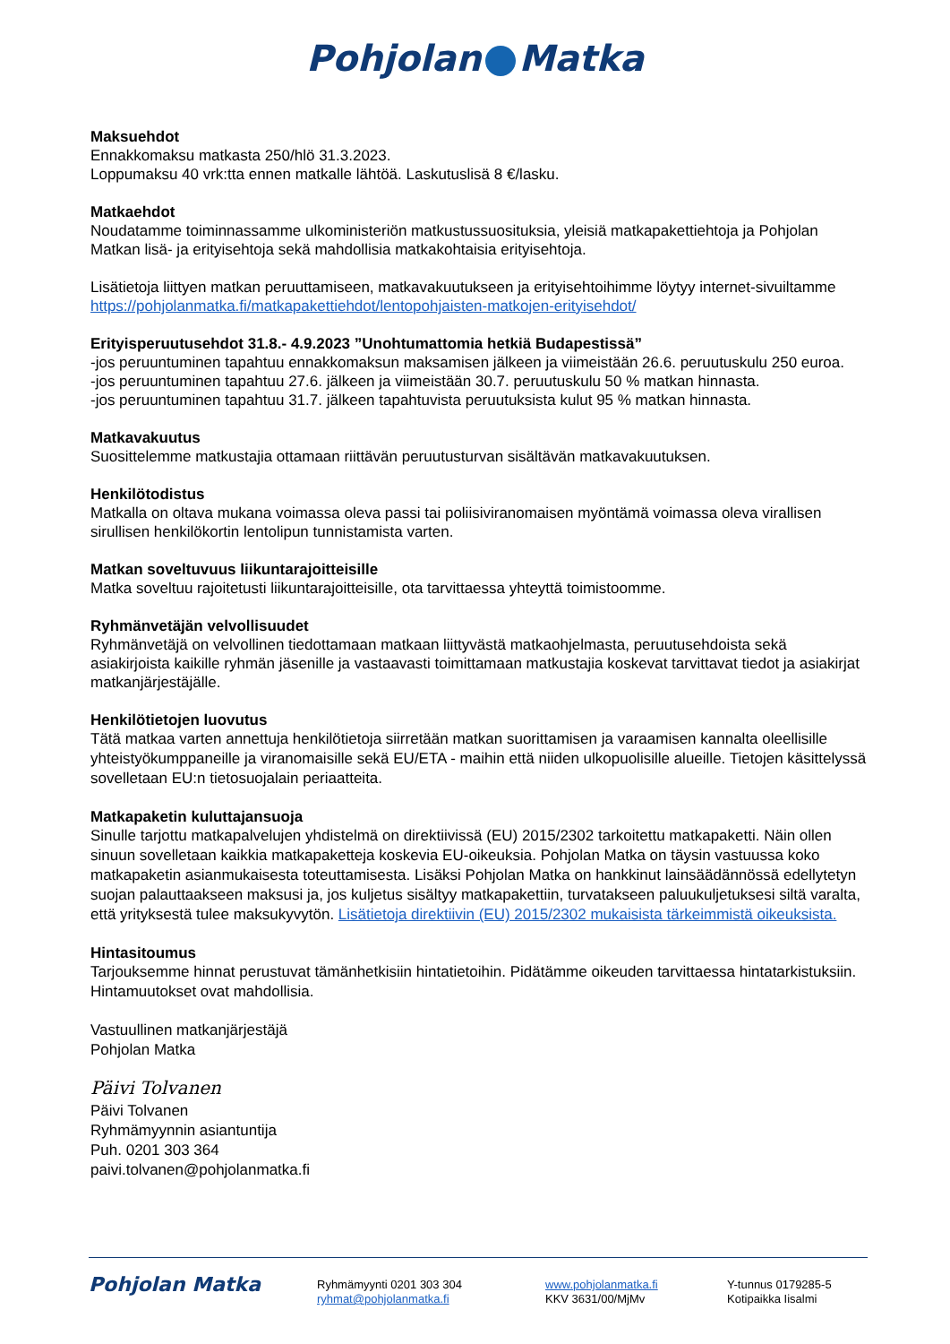Pohjolan Matka
Maksuehdot
Ennakkomaksu matkasta 250/hlö 31.3.2023.
Loppumaksu 40 vrk:tta ennen matkalle lähtöä. Laskutuslisä 8 €/lasku.
Matkaehdot
Noudatamme toiminnassamme ulkoministeriön matkustussuosituksia, yleisiä matkapakettiehtoja ja Pohjolan Matkan lisä- ja erityisehtoja sekä mahdollisia matkakohtaisia erityisehtoja.
Lisätietoja liittyen matkan peruuttamiseen, matkavakuutukseen ja erityisehtoihimme löytyy internet-sivuiltamme https://pohjolanmatka.fi/matkapakettiehdot/lentopohjaisten-matkojen-erityisehdot/
Erityisperuutusehdot 31.8.- 4.9.2023 ”Unohtumattomia hetkiä Budapestissä”
-jos peruuntuminen tapahtuu ennakkomaksun maksamisen jälkeen ja viimeistään 26.6. peruutuskulu 250 euroa.
-jos peruuntuminen tapahtuu 27.6. jälkeen ja viimeistään 30.7. peruutuskulu 50 % matkan hinnasta.
-jos peruuntuminen tapahtuu 31.7. jälkeen tapahtuvista peruutuksista kulut 95 % matkan hinnasta.
Matkavakuutus
Suosittelemme matkustajia ottamaan riittävän peruutusturvan sisältävän matkavakuutuksen.
Henkilötodistus
Matkalla on oltava mukana voimassa oleva passi tai poliisiviranomaisen myöntämä voimassa oleva virallisen sirullisen henkilökortin lentolipun tunnistamista varten.
Matkan soveltuvuus liikuntarajoitteisille
Matka soveltuu rajoitetusti liikuntarajoitteisille, ota tarvittaessa yhteyttä toimistoomme.
Ryhmänvetäjän velvollisuudet
Ryhmänvetäjä on velvollinen tiedottamaan matkaan liittyvästä matkaohjelmasta, peruutusehdoista sekä asiakirjoista kaikille ryhmän jäsenille ja vastaavasti toimittamaan matkustajia koskevat tarvittavat tiedot ja asiakirjat matkanjärjestäjälle.
Henkilötietojen luovutus
Tätä matkaa varten annettuja henkilötietoja siirretään matkan suorittamisen ja varaamisen kannalta oleellisille yhteistyökumppaneille ja viranomaisille sekä EU/ETA - maihin että niiden ulkopuolisille alueille. Tietojen käsittelyssä sovelletaan EU:n tietosuojalain periaatteita.
Matkapaketin kuluttajansuoja
Sinulle tarjottu matkapalvelujen yhdistelmä on direktiivissä (EU) 2015/2302 tarkoitettu matkapaketti. Näin ollen sinuun sovelletaan kaikkia matkapaketteja koskevia EU-oikeuksia. Pohjolan Matka on täysin vastuussa koko matkapaketin asianmukaisesta toteuttamisesta. Lisäksi Pohjolan Matka on hankkinut lainsäädännössä edellytetyn suojan palauttaakseen maksusi ja, jos kuljetus sisältyy matkapakettiin, turvatakseen paluukuljetuksesi siltä varalta, että yrityksestä tulee maksukyvytön. Lisätietoja direktiivin (EU) 2015/2302 mukaisista tärkeimmistä oikeuksista.
Hintasitoumus
Tarjouksemme hinnat perustuvat tämänhetkisiin hintatietoihin. Pidätämme oikeuden tarvittaessa hintatarkistuksiin. Hintamuutokset ovat mahdollisia.
Vastuullinen matkanjärjestäjä
Pohjolan Matka
Päivi Tolvanen
Päivi Tolvanen
Ryhmämyynnin asiantuntija
Puh. 0201 303 364
paivi.tolvanen@pohjolanmatka.fi
Pohjolan Matka
Ryhmämyynti 0201 303 304
ryhmat@pohjolanmatka.fi
www.pohjolanmatka.fi
KKV 3631/00/MjMv
Y-tunnus 0179285-5
Kotipaikka Iisalmi